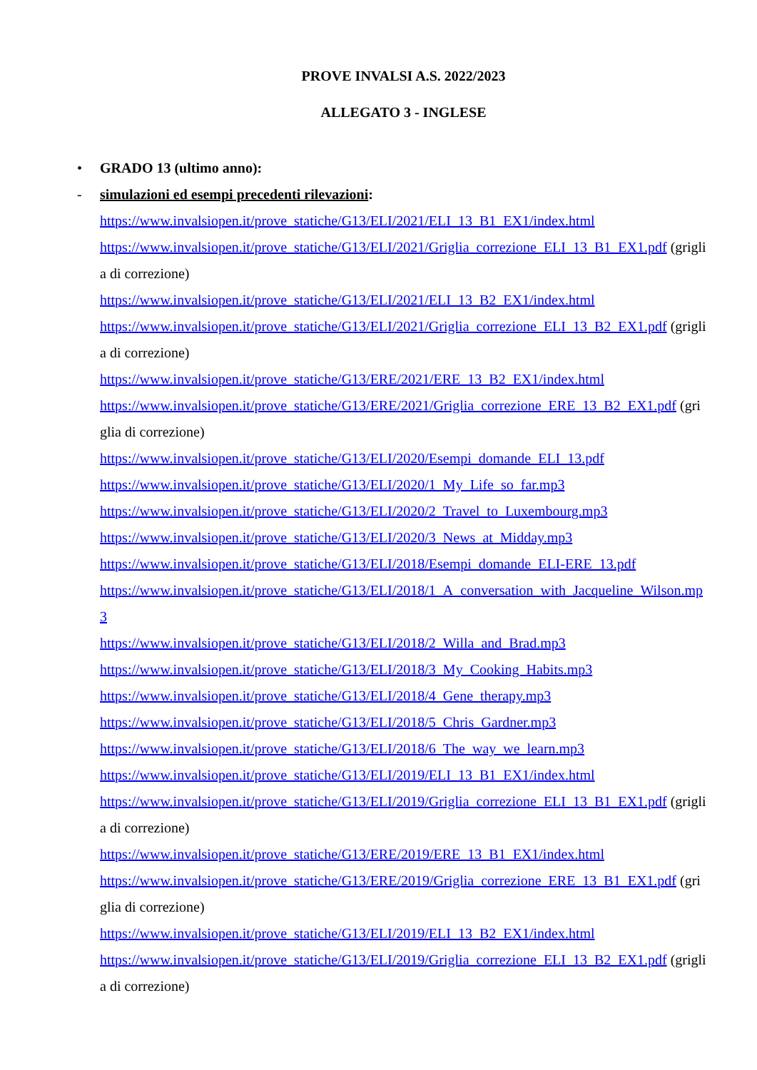PROVE INVALSI A.S. 2022/2023
ALLEGATO 3 - INGLESE
• GRADO 13 (ultimo anno):
- simulazioni ed esempi precedenti rilevazioni:
https://www.invalsiopen.it/prove_statiche/G13/ELI/2021/ELI_13_B1_EX1/index.html
https://www.invalsiopen.it/prove_statiche/G13/ELI/2021/Griglia_correzione_ELI_13_B1_EX1.pdf (griglia di correzione)
https://www.invalsiopen.it/prove_statiche/G13/ELI/2021/ELI_13_B2_EX1/index.html
https://www.invalsiopen.it/prove_statiche/G13/ELI/2021/Griglia_correzione_ELI_13_B2_EX1.pdf (griglia di correzione)
https://www.invalsiopen.it/prove_statiche/G13/ERE/2021/ERE_13_B2_EX1/index.html
https://www.invalsiopen.it/prove_statiche/G13/ERE/2021/Griglia_correzione_ERE_13_B2_EX1.pdf (griglia di correzione)
https://www.invalsiopen.it/prove_statiche/G13/ELI/2020/Esempi_domande_ELI_13.pdf
https://www.invalsiopen.it/prove_statiche/G13/ELI/2020/1_My_Life_so_far.mp3
https://www.invalsiopen.it/prove_statiche/G13/ELI/2020/2_Travel_to_Luxembourg.mp3
https://www.invalsiopen.it/prove_statiche/G13/ELI/2020/3_News_at_Midday.mp3
https://www.invalsiopen.it/prove_statiche/G13/ELI/2018/Esempi_domande_ELI-ERE_13.pdf
https://www.invalsiopen.it/prove_statiche/G13/ELI/2018/1_A_conversation_with_Jacqueline_Wilson.mp3
https://www.invalsiopen.it/prove_statiche/G13/ELI/2018/2_Willa_and_Brad.mp3
https://www.invalsiopen.it/prove_statiche/G13/ELI/2018/3_My_Cooking_Habits.mp3
https://www.invalsiopen.it/prove_statiche/G13/ELI/2018/4_Gene_therapy.mp3
https://www.invalsiopen.it/prove_statiche/G13/ELI/2018/5_Chris_Gardner.mp3
https://www.invalsiopen.it/prove_statiche/G13/ELI/2018/6_The_way_we_learn.mp3
https://www.invalsiopen.it/prove_statiche/G13/ELI/2019/ELI_13_B1_EX1/index.html
https://www.invalsiopen.it/prove_statiche/G13/ELI/2019/Griglia_correzione_ELI_13_B1_EX1.pdf (griglia di correzione)
https://www.invalsiopen.it/prove_statiche/G13/ERE/2019/ERE_13_B1_EX1/index.html
https://www.invalsiopen.it/prove_statiche/G13/ERE/2019/Griglia_correzione_ERE_13_B1_EX1.pdf (griglia di correzione)
https://www.invalsiopen.it/prove_statiche/G13/ELI/2019/ELI_13_B2_EX1/index.html
https://www.invalsiopen.it/prove_statiche/G13/ELI/2019/Griglia_correzione_ELI_13_B2_EX1.pdf (griglia di correzione)